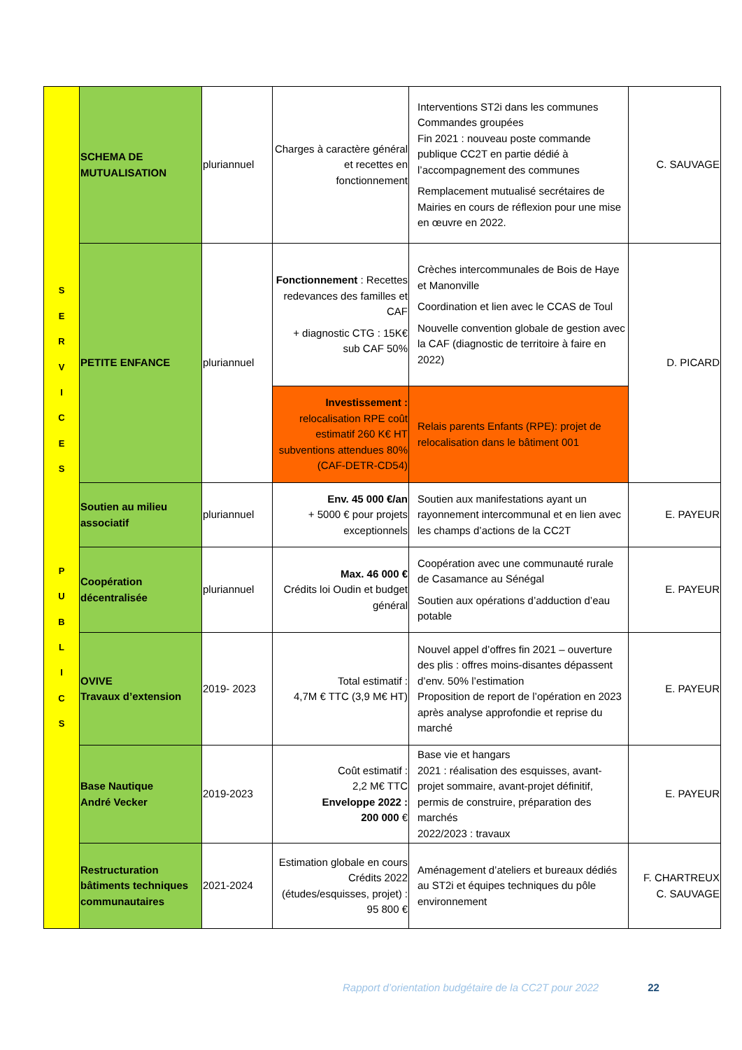| S E R V I C E S P U B L I C S | SCHEMA DE MUTUALISATION | pluriannuel | Charges à caractère général et recettes en fonctionnement | Interventions ST2i dans les communes Commandes groupées Fin 2021 : nouveau poste commande publique CC2T en partie dédié à l’accompagnement des communes Remplacement mutualisé secrétaires de Mairies en cours de réflexion pour une mise en œuvre en 2022. | C. SAUVAGE |
| | PETITE ENFANCE | pluriannuel | Fonctionnement : Recettes redevances des familles et CAF + diagnostic CTG : 15K€ sub CAF 50% | Crèches intercommunales de Bois de Haye et Manonville Coordination et lien avec le CCAS de Toul Nouvelle convention globale de gestion avec la CAF (diagnostic de territoire à faire en 2022) | D. PICARD |
| | | | Investissement : relocalisation RPE coût estimatif 260 K€ HT subventions attendues 80% (CAF-DETR-CD54) | Relais parents Enfants (RPE): projet de relocalisation dans le bâtiment 001 | |
| | Soutien au milieu associatif | pluriannuel | Env. 45 000 €/an + 5000 € pour projets exceptionnels | Soutien aux manifestations ayant un rayonnement intercommunal et en lien avec les champs d’actions de la CC2T | E. PAYEUR |
| | Coopération décentralisée | pluriannuel | Max. 46 000 € Crédits loi Oudin et budget général | Coopération avec une communauté rurale de Casamance au Sénégal Soutien aux opérations d’adduction d’eau potable | E. PAYEUR |
| | OVIVE Travaux d’extension | 2019- 2023 | Total estimatif : 4,7M € TTC (3,9 M€ HT) | Nouvel appel d’offres fin 2021 – ouverture des plis : offres moins-disantes dépassent d’env. 50% l’estimation Proposition de report de l’opération en 2023 après analyse approfondie et reprise du marché | E. PAYEUR |
| | Base Nautique André Vecker | 2019-2023 | Coût estimatif : 2,2 M€ TTC Enveloppe 2022 : 200 000 € | Base vie et hangars 2021 : réalisation des esquisses, avant-projet sommaire, avant-projet définitif, permis de construire, préparation des marchés 2022/2023 : travaux | E. PAYEUR |
| | Restructuration bâtiments techniques communautaires | 2021-2024 | Estimation globale en cours Crédits 2022 (études/esquisses, projet) : 95 800 € | Aménagement d’ateliers et bureaux dédiés au ST2i et équipes techniques du pôle environnement | F. CHARTREUX C. SAUVAGE |
Rapport d’orientation budgétaire de la CC2T pour 2022 22